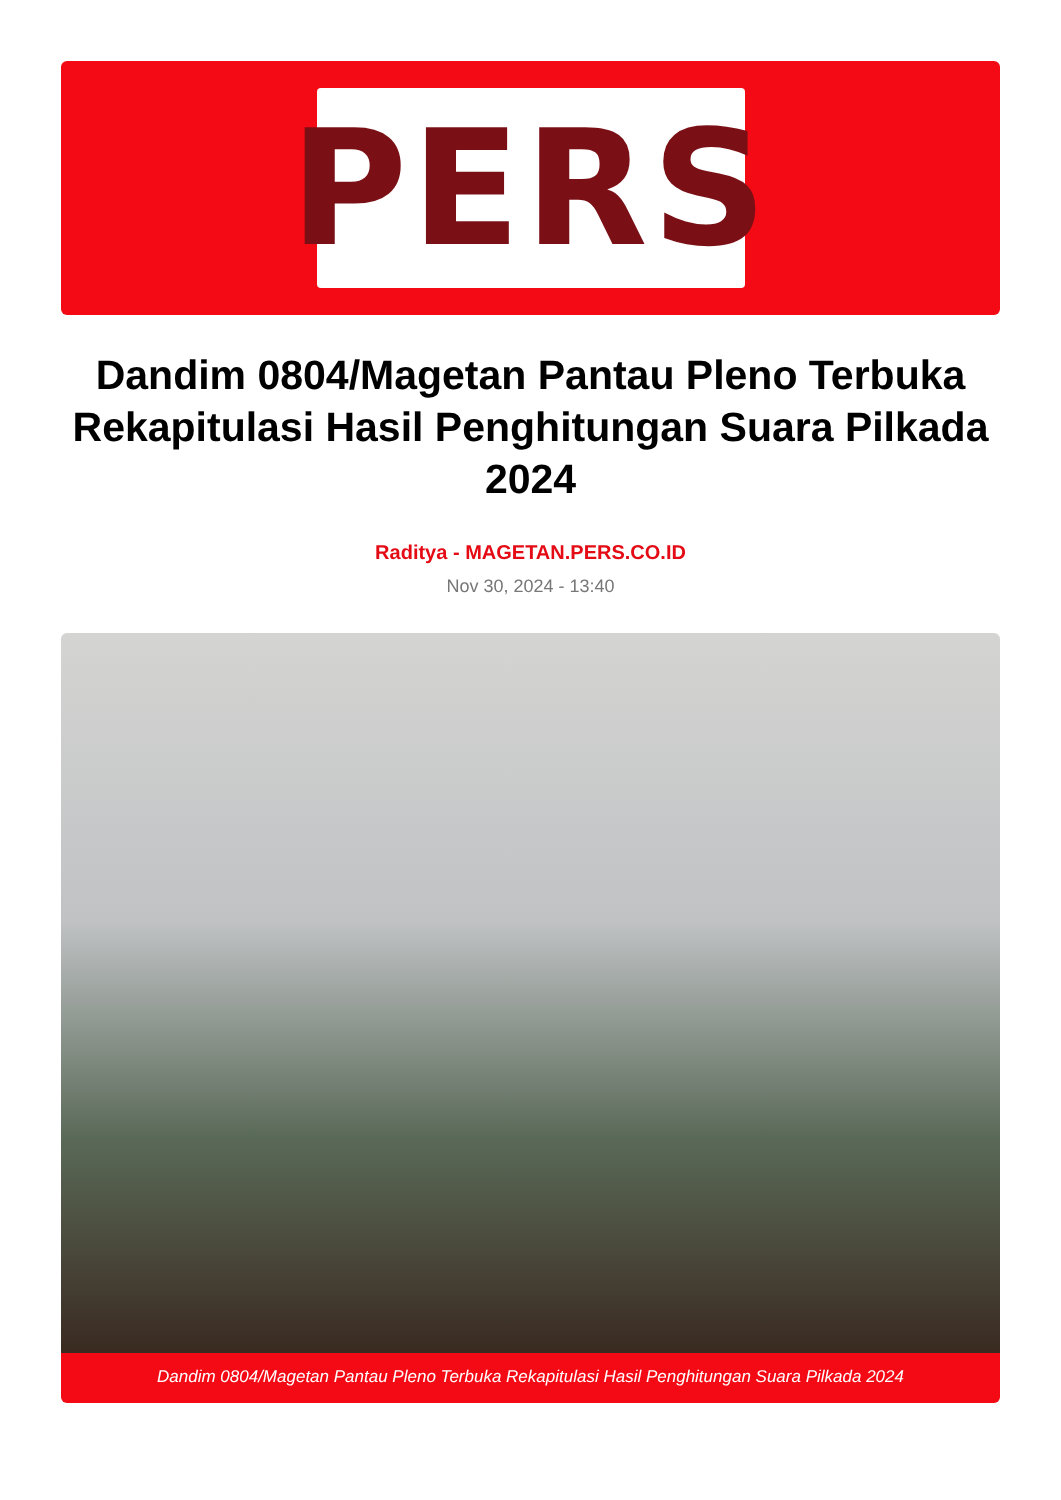PERS
Dandim 0804/Magetan Pantau Pleno Terbuka Rekapitulasi Hasil Penghitungan Suara Pilkada 2024
Raditya - MAGETAN.PERS.CO.ID
Nov 30, 2024 - 13:40
Dandim 0804/Magetan Pantau Pleno Terbuka Rekapitulasi Hasil Penghitungan Suara Pilkada 2024